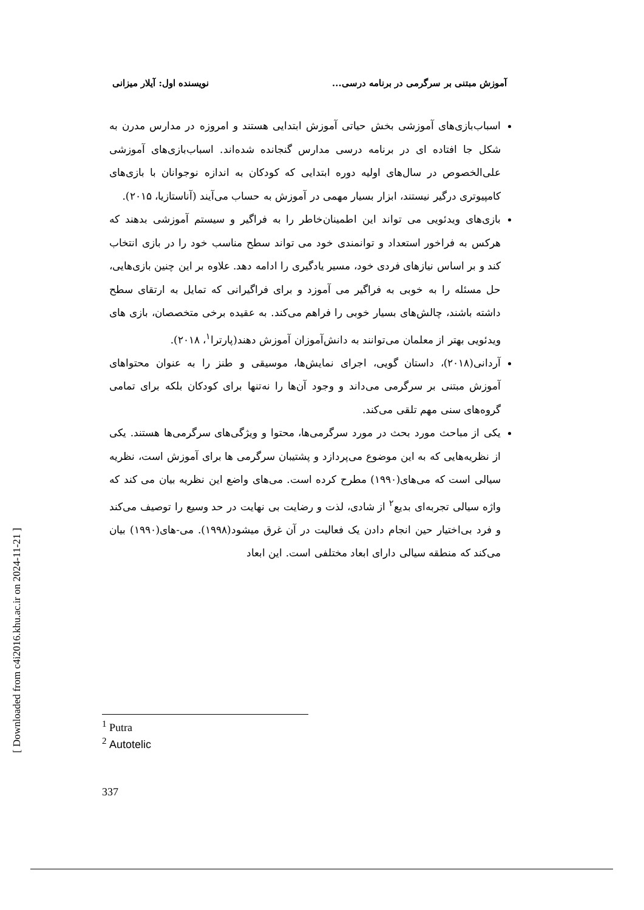آموزش مبتنی بر سرگرمی در برنامه درسی... نویسنده اول: آیلار میزانی
اسباب‌بازی‌های آموزشی بخش حیاتی آموزش ابتدایی هستند و امروزه در مدارس مدرن به شکل جا افتاده ای در برنامه درسی مدارس گنجانده شده‌اند. اسباب‌بازی‌های آموزشی علی‌الخصوص در سال‌های اولیه دوره ابتدایی که کودکان به اندازه نوجوانان با بازی‌های کامپیوتری درگیر نیستند، ابزار بسیار مهمی در آموزش به حساب می‌آیند (آناستازیا، ۲۰۱۵).
بازی‌های ویدئویی می تواند این اطمینان‌خاطر را به فراگیر و سیستم آموزشی بدهند که هرکس به فراخور استعداد و توانمندی خود می تواند سطح مناسب خود را در بازی انتخاب کند و بر اساس نیازهای فردی خود، مسیر یادگیری را ادامه دهد. علاوه بر این چنین بازی‌هایی، حل مسئله را به خوبی به فراگیر می آموزد و برای فراگیرانی که تمایل به ارتقای سطح داشته باشند، چالش‌های بسیار خوبی را فراهم می‌کند. به عقیده برخی متخصصان، بازی های ویدئویی بهتر از معلمان می‌توانند به دانش‌آموزان آموزش دهند(پارترا<sup>۱</sup>، ۲۰۱۸).
آردانی(۲۰۱۸)، داستان گویی، اجرای نمایش‌ها، موسیقی و طنز را به عنوان محتواهای آموزش مبتنی بر سرگرمی می‌داند و وجود آن‌ها را نه‌تنها برای کودکان بلکه برای تمامی گروه‌های سنی مهم تلقی می‌کند.
یکی از مباحث مورد بحث در مورد سرگرمی‌ها، محتوا و ویژگی‌های سرگرمی‌ها هستند. یکی از نظریه‌هایی که به این موضوع می‌پردازد و پشتیبان سرگرمی ها برای آموزش است، نظریه سیالی است که می‌های(۱۹۹۰) مطرح کرده است. می‌های واضع این نظریه بیان می کند که واژه سیالی تجربه‌ای بدیع<sup>۲</sup> از شادی، لذت و رضایت بی نهایت در حد وسیع را توصیف می‌کند و فرد بی‌اختیار حین انجام دادن یک فعالیت در آن غرق میشود(۱۹۹۸). می-های(۱۹۹۰) بیان می‌کند که منطقه سیالی دارای ابعاد مختلفی است. این ابعاد
<sup>1</sup> Putra
<sup>2</sup> Autotelic
337
[ Downloaded from c4i2016.khu.ac.ir on 2024-11-21 ]